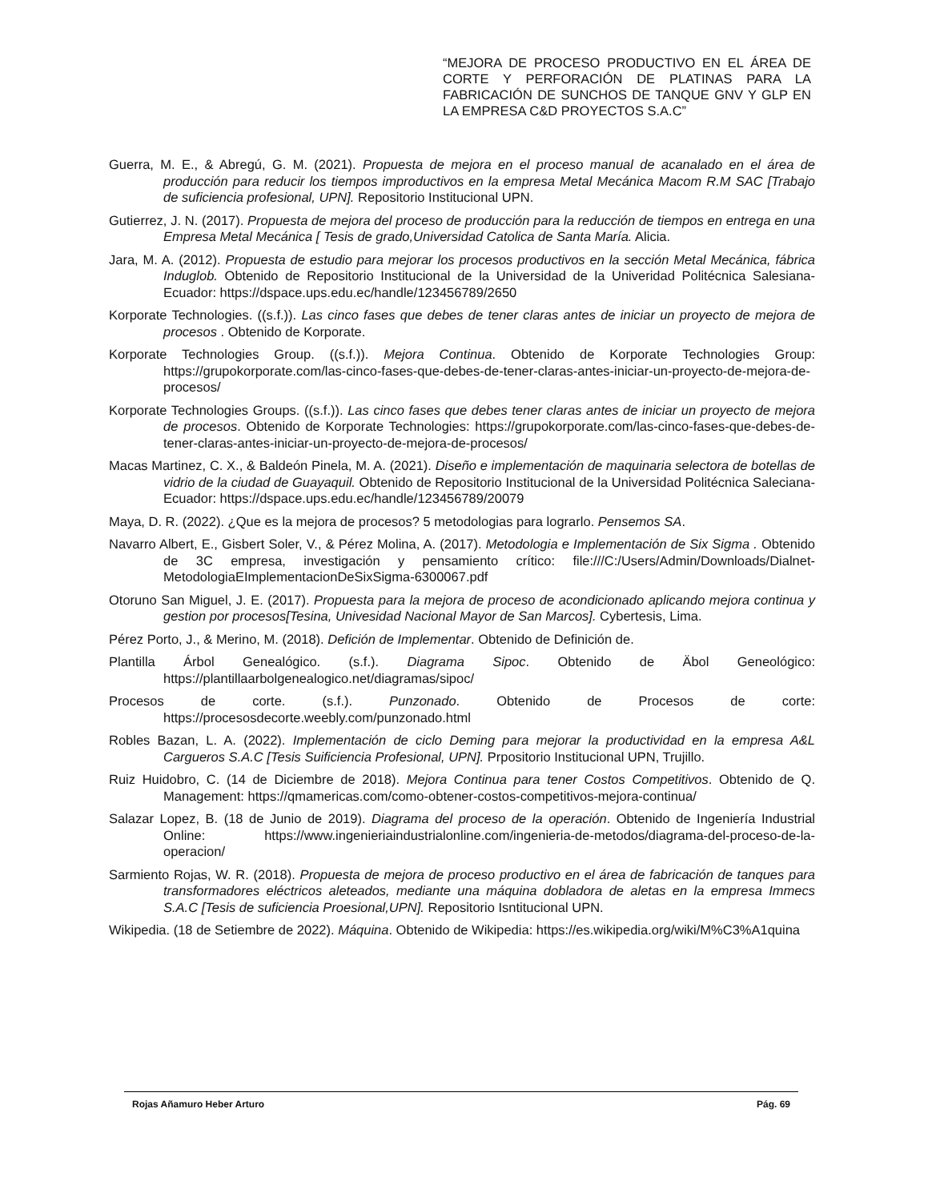“MEJORA DE PROCESO PRODUCTIVO EN EL ÁREA DE CORTE Y PERFORACIÓN DE PLATINAS PARA LA FABRICACIÓN DE SUNCHOS DE TANQUE GNV Y GLP EN LA EMPRESA C&D PROYECTOS S.A.C”
Guerra, M. E., & Abregú, G. M. (2021). Propuesta de mejora en el proceso manual de acanalado en el área de producción para reducir los tiempos improductivos en la empresa Metal Mecánica Macom R.M SAC [Trabajo de suficiencia profesional, UPN]. Repositorio Institucional UPN.
Gutierrez, J. N. (2017). Propuesta de mejora del proceso de producción para la reducción de tiempos en entrega en una Empresa Metal Mecánica [ Tesis de grado,Universidad Catolica de Santa María. Alicia.
Jara, M. A. (2012). Propuesta de estudio para mejorar los procesos productivos en la sección Metal Mecánica, fábrica Induglob. Obtenido de Repositorio Institucional de la Universidad de la Univeridad Politécnica Salesiana- Ecuador: https://dspace.ups.edu.ec/handle/123456789/2650
Korporate Technologies. ((s.f.)). Las cinco fases que debes de tener claras antes de iniciar un proyecto de mejora de procesos . Obtenido de Korporate.
Korporate Technologies Group. ((s.f.)). Mejora Continua. Obtenido de Korporate Technologies Group: https://grupokorporate.com/las-cinco-fases-que-debes-de-tener-claras-antes-iniciar-un-proyecto-de-mejora-de-procesos/
Korporate Technologies Groups. ((s.f.)). Las cinco fases que debes tener claras antes de iniciar un proyecto de mejora de procesos. Obtenido de Korporate Technologies: https://grupokorporate.com/las-cinco-fases-que-debes-de-tener-claras-antes-iniciar-un-proyecto-de-mejora-de-procesos/
Macas Martinez, C. X., & Baldeón Pinela, M. A. (2021). Diseño e implementación de maquinaria selectora de botellas de vidrio de la ciudad de Guayaquil. Obtenido de Repositorio Institucional de la Universidad Politécnica Saleciana- Ecuador: https://dspace.ups.edu.ec/handle/123456789/20079
Maya, D. R. (2022). ¿Que es la mejora de procesos? 5 metodologias para lograrlo. Pensemos SA.
Navarro Albert, E., Gisbert Soler, V., & Pérez Molina, A. (2017). Metodologia e Implementación de Six Sigma . Obtenido de 3C empresa, investigación y pensamiento crítico: file:///C:/Users/Admin/Downloads/Dialnet-MetodologiaEImplementacionDeSixSigma-6300067.pdf
Otoruno San Miguel, J. E. (2017). Propuesta para la mejora de proceso de acondicionado aplicando mejora continua y gestion por procesos[Tesina, Univesidad Nacional Mayor de San Marcos]. Cybertesis, Lima.
Pérez Porto, J., & Merino, M. (2018). Defición de Implementar. Obtenido de Definición de.
Plantilla Árbol Genealógico. (s.f.). Diagrama Sipoc. Obtenido de Äbol Geneológico: https://plantillaarbolgenealogico.net/diagramas/sipoc/
Procesos de corte. (s.f.). Punzonado. Obtenido de Procesos de corte: https://procesosdecorte.weebly.com/punzonado.html
Robles Bazan, L. A. (2022). Implementación de ciclo Deming para mejorar la productividad en la empresa A&L Cargueros S.A.C [Tesis Suificiencia Profesional, UPN]. Prpositorio Institucional UPN, Trujillo.
Ruiz Huidobro, C. (14 de Diciembre de 2018). Mejora Continua para tener Costos Competitivos. Obtenido de Q. Management: https://qmamericas.com/como-obtener-costos-competitivos-mejora-continua/
Salazar Lopez, B. (18 de Junio de 2019). Diagrama del proceso de la operación. Obtenido de Ingeniería Industrial Online: https://www.ingenieriaindustrialonline.com/ingenieria-de-metodos/diagrama-del-proceso-de-la-operacion/
Sarmiento Rojas, W. R. (2018). Propuesta de mejora de proceso productivo en el área de fabricación de tanques para transformadores eléctricos aleteados, mediante una máquina dobladora de aletas en la empresa Immecs S.A.C [Tesis de suficiencia Proesional,UPN]. Repositorio Isntitucional UPN.
Wikipedia. (18 de Setiembre de 2022). Máquina. Obtenido de Wikipedia: https://es.wikipedia.org/wiki/M%C3%A1quina
Rojas Añamuro Heber Arturo Pág. 69